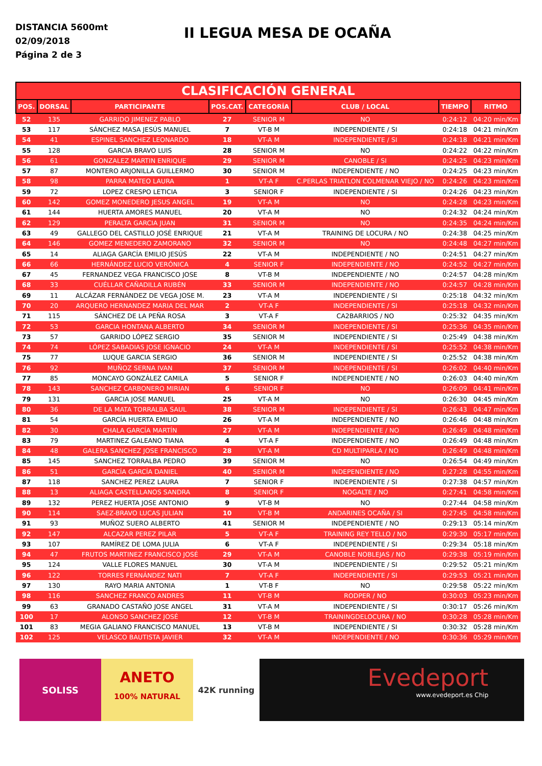DISTANCIA 5600mt
02/09/2018
Página 2 de 3
II LEGUA MESA DE OCAÑA
| CLASIFICACIÓN GENERAL | | | | | | | |
| --- | --- | --- | --- | --- | --- | --- | --- |
| POS. | DORSAL | PARTICIPANTE | POS.CAT. | CATEGORÍA | CLUB / LOCAL | TIEMPO | RITMO |
| 52 | 135 | GARRIDO JIMENEZ PABLO | 27 | SENIOR M | NO | 0:24:12 | 04:20 min/Km |
| 53 | 117 | SÁNCHEZ MASA JESÚS MANUEL | 7 | VT-B M | INDEPENDIENTE / SI | 0:24:18 | 04:21 min/Km |
| 54 | 41 | ESPINEL SANCHEZ LEONARDO | 18 | VT-A M | INDEPENDIENTE / SI | 0:24:18 | 04:21 min/Km |
| 55 | 128 | GARCIA BRAVO LUIS | 28 | SENIOR M | NO | 0:24:22 | 04:22 min/Km |
| 56 | 61 | GONZALEZ MARTIN ENRIQUE | 29 | SENIOR M | CANOBLE / SI | 0:24:25 | 04:23 min/Km |
| 57 | 87 | MONTERO ARJONILLA GUILLERMO | 30 | SENIOR M | INDEPENDIENTE / NO | 0:24:25 | 04:23 min/Km |
| 58 | 98 | PARRA MATEO LAURA | 1 | VT-A F | C.PERLAS TRIATLON COLMENAR VIEJO / NO | 0:24:26 | 04:23 min/Km |
| 59 | 72 | LOPEZ CRESPO LETICIA | 3 | SENIOR F | INDEPENDIENTE / SI | 0:24:26 | 04:23 min/Km |
| 60 | 142 | GOMEZ MONEDERO JESUS ANGEL | 19 | VT-A M | NO | 0:24:28 | 04:23 min/Km |
| 61 | 144 | HUERTA AMORES MANUEL | 20 | VT-A M | NO | 0:24:32 | 04:24 min/Km |
| 62 | 129 | PERALTA GARCIA JUAN | 31 | SENIOR M | NO | 0:24:35 | 04:24 min/Km |
| 63 | 49 | GALLEGO DEL CASTILLO JOSÉ ENRIQUE | 21 | VT-A M | TRAINING DE LOCURA / NO | 0:24:38 | 04:25 min/Km |
| 64 | 146 | GOMEZ MENEDERO ZAMORANO | 32 | SENIOR M | NO | 0:24:48 | 04:27 min/Km |
| 65 | 14 | ALIAGA GARCÍA EMILIO JESÚS | 22 | VT-A M | INDEPENDIENTE / NO | 0:24:51 | 04:27 min/Km |
| 66 | 66 | HERNÁNDEZ LUCIO VERÓNICA | 4 | SENIOR F | INDEPENDIENTE / NO | 0:24:52 | 04:27 min/Km |
| 67 | 45 | FERNANDEZ VEGA FRANCISCO JOSE | 8 | VT-B M | INDEPENDIENTE / NO | 0:24:57 | 04:28 min/Km |
| 68 | 33 | CUÉLLAR CAÑADILLA RUBÉN | 33 | SENIOR M | INDEPENDIENTE / NO | 0:24:57 | 04:28 min/Km |
| 69 | 11 | ALCÁZAR FERNÁNDEZ DE VEGA JOSE M. | 23 | VT-A M | INDEPENDIENTE / SI | 0:25:18 | 04:32 min/Km |
| 70 | 20 | ARQUERO HERNANDEZ MARIA DEL MAR | 2 | VT-A F | INDEPENDIENTE / SI | 0:25:18 | 04:32 min/Km |
| 71 | 115 | SÁNCHEZ DE LA PEÑA ROSA | 3 | VT-A F | CA2BARRIOS / NO | 0:25:32 | 04:35 min/Km |
| 72 | 53 | GARCIA HONTANA ALBERTO | 34 | SENIOR M | INDEPENDIENTE / SI | 0:25:36 | 04:35 min/Km |
| 73 | 57 | GARRIDO LÓPEZ SERGIO | 35 | SENIOR M | INDEPENDIENTE / SI | 0:25:49 | 04:38 min/Km |
| 74 | 74 | LÓPEZ SABADIAS JOSE IGNACIO | 24 | VT-A M | INDEPENDIENTE / SI | 0:25:52 | 04:38 min/Km |
| 75 | 77 | LUQUE GARCIA SERGIO | 36 | SENIOR M | INDEPENDIENTE / SI | 0:25:52 | 04:38 min/Km |
| 76 | 92 | MUÑOZ SERNA IVAN | 37 | SENIOR M | INDEPENDIENTE / SI | 0:26:02 | 04:40 min/Km |
| 77 | 85 | MONCAYO GONZÁLEZ CAMILA | 5 | SENIOR F | INDEPENDIENTE / NO | 0:26:03 | 04:40 min/Km |
| 78 | 143 | SANCHEZ CARBONERO MIRIAN | 6 | SENIOR F | NO | 0:26:09 | 04:41 min/Km |
| 79 | 131 | GARCIA JOSE MANUEL | 25 | VT-A M | NO | 0:26:30 | 04:45 min/Km |
| 80 | 36 | DE LA MATA TORRALBA SAUL | 38 | SENIOR M | INDEPENDIENTE / SI | 0:26:43 | 04:47 min/Km |
| 81 | 54 | GARCÍA HUERTA EMILIO | 26 | VT-A M | INDEPENDIENTE / NO | 0:26:46 | 04:48 min/Km |
| 82 | 30 | CHALA GARCÍA MARTÍN | 27 | VT-A M | INDEPENDIENTE / NO | 0:26:49 | 04:48 min/Km |
| 83 | 79 | MARTINEZ GALEANO TIANA | 4 | VT-A F | INDEPENDIENTE / NO | 0:26:49 | 04:48 min/Km |
| 84 | 48 | GALERA SANCHEZ JOSE FRANCISCO | 28 | VT-A M | CD MULTIPARLA / NO | 0:26:49 | 04:48 min/Km |
| 85 | 145 | SANCHEZ TORRALBA PEDRO | 39 | SENIOR M | NO | 0:26:54 | 04:49 min/Km |
| 86 | 51 | GARCÍA GARCÍA DANIEL | 40 | SENIOR M | INDEPENDIENTE / NO | 0:27:28 | 04:55 min/Km |
| 87 | 118 | SANCHEZ PEREZ LAURA | 7 | SENIOR F | INDEPENDIENTE / SI | 0:27:38 | 04:57 min/Km |
| 88 | 13 | ALIAGA CASTELLANOS SANDRA | 8 | SENIOR F | NOGALTE / NO | 0:27:41 | 04:58 min/Km |
| 89 | 132 | PEREZ HUERTA JOSE ANTONIO | 9 | VT-B M | NO | 0:27:44 | 04:58 min/Km |
| 90 | 114 | SAEZ-BRAVO LUCAS JULIAN | 10 | VT-B M | ANDARINES OCAÑA / SI | 0:27:45 | 04:58 min/Km |
| 91 | 93 | MUÑOZ SUERO ALBERTO | 41 | SENIOR M | INDEPENDIENTE / NO | 0:29:13 | 05:14 min/Km |
| 92 | 147 | ALCAZAR PEREZ PILAR | 5 | VT-A F | TRAINING REY TELLO / NO | 0:29:30 | 05:17 min/Km |
| 93 | 107 | RAMÍREZ DE LOMA JULIA | 6 | VT-A F | INDEPENDIENTE / SI | 0:29:34 | 05:18 min/Km |
| 94 | 47 | FRUTOS MARTINEZ FRANCISCO JOSÉ | 29 | VT-A M | CANOBLE NOBLEJAS / NO | 0:29:38 | 05:19 min/Km |
| 95 | 124 | VALLE FLORES MANUEL | 30 | VT-A M | INDEPENDIENTE / SI | 0:29:52 | 05:21 min/Km |
| 96 | 122 | TORRES FERNÁNDEZ NATI | 7 | VT-A F | INDEPENDIENTE / SI | 0:29:53 | 05:21 min/Km |
| 97 | 130 | RAYO MARIA ANTONIA | 1 | VT-B F | NO | 0:29:58 | 05:22 min/Km |
| 98 | 116 | SANCHEZ FRANCO ANDRES | 11 | VT-B M | RODPER / NO | 0:30:03 | 05:23 min/Km |
| 99 | 63 | GRANADO CASTAÑO JOSE ANGEL | 31 | VT-A M | INDEPENDIENTE / SI | 0:30:17 | 05:26 min/Km |
| 100 | 17 | ALONSO SANCHEZ JOSÉ | 12 | VT-B M | TRAININGDELOCURA / NO | 0:30:28 | 05:28 min/Km |
| 101 | 83 | MEGIA GALIANO FRANCISCO MANUEL | 13 | VT-B M | INDEPENDIENTE / SI | 0:30:32 | 05:28 min/Km |
| 102 | 125 | VELASCO BAUTISTA JAVIER | 32 | VT-A M | INDEPENDIENTE / NO | 0:30:36 | 05:29 min/Km |
SOLISS
ANETO
100% NATURAL
42K running
Evedeport
www.evedeport.es Chip